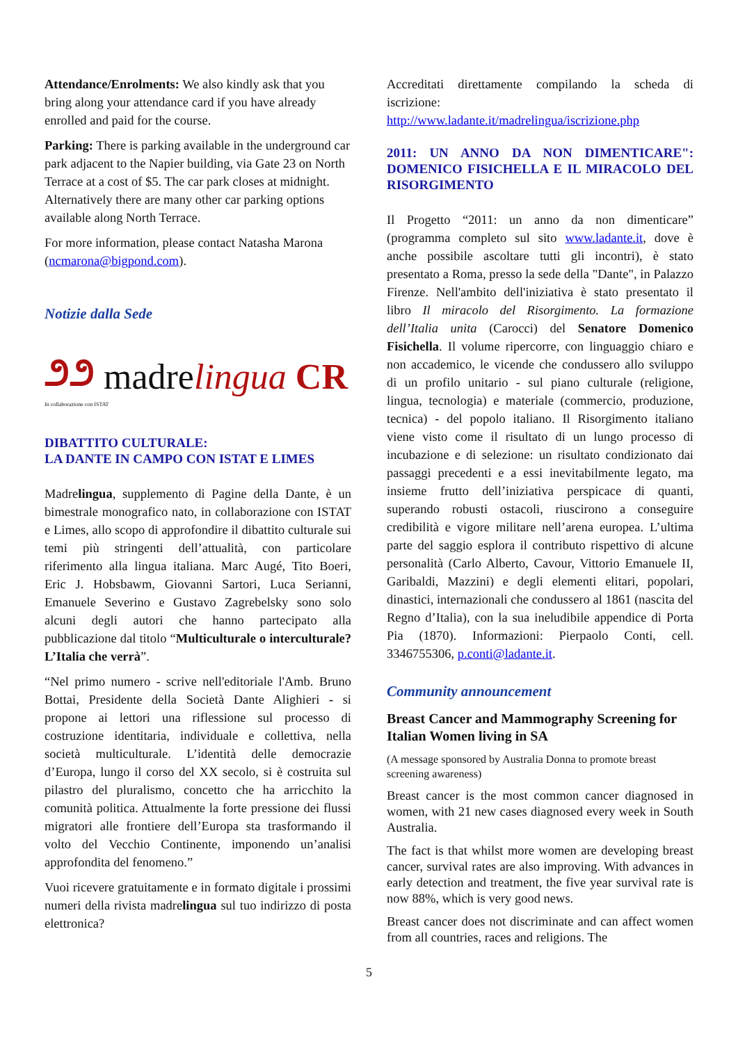Attendance/Enrolments: We also kindly ask that you bring along your attendance card if you have already enrolled and paid for the course.
Parking: There is parking available in the underground car park adjacent to the Napier building, via Gate 23 on North Terrace at a cost of $5. The car park closes at midnight. Alternatively there are many other car parking options available along North Terrace.
For more information, please contact Natasha Marona (ncmarona@bigpond.com).
Notizie dalla Sede
೨೨ madrelingua CR
In collaborazione con ISTAT
DIBATTITO CULTURALE:
LA DANTE IN CAMPO CON ISTAT E LIMES
Madrelingua, supplemento di Pagine della Dante, è un bimestrale monografico nato, in collaborazione con ISTAT e Limes, allo scopo di approfondire il dibattito culturale sui temi più stringenti dell’attualità, con particolare riferimento alla lingua italiana. Marc Augé, Tito Boeri, Eric J. Hobsbawm, Giovanni Sartori, Luca Serianni, Emanuele Severino e Gustavo Zagrebelsky sono solo alcuni degli autori che hanno partecipato alla pubblicazione dal titolo “Multiculturale o interculturale? L’Italia che verrà”.
“Nel primo numero - scrive nell'editoriale l'Amb. Bruno Bottai, Presidente della Società Dante Alighieri - si propone ai lettori una riflessione sul processo di costruzione identitaria, individuale e collettiva, nella società multiculturale. L’identità delle democrazie d’Europa, lungo il corso del XX secolo, si è costruita sul pilastro del pluralismo, concetto che ha arricchito la comunità politica. Attualmente la forte pressione dei flussi migratori alle frontiere dell’Europa sta trasformando il volto del Vecchio Continente, imponendo un’analisi approfondita del fenomeno.”
Vuoi ricevere gratuitamente e in formato digitale i prossimi numeri della rivista madrelingua sul tuo indirizzo di posta elettronica?
Accreditati direttamente compilando la scheda di iscrizione:
http://www.ladante.it/madrelingua/iscrizione.php
2011: UN ANNO DA NON DIMENTICARE": DOMENICO FISICHELLA E IL MIRACOLO DEL RISORGIMENTO
Il Progetto “2011: un anno da non dimenticare” (programma completo sul sito www.ladante.it, dove è anche possibile ascoltare tutti gli incontri), è stato presentato a Roma, presso la sede della "Dante", in Palazzo Firenze. Nell'ambito dell'iniziativa è stato presentato il libro Il miracolo del Risorgimento. La formazione dell’Italia unita (Carocci) del Senatore Domenico Fisichella. Il volume ripercorre, con linguaggio chiaro e non accademico, le vicende che condussero allo sviluppo di un profilo unitario - sul piano culturale (religione, lingua, tecnologia) e materiale (commercio, produzione, tecnica) - del popolo italiano. Il Risorgimento italiano viene visto come il risultato di un lungo processo di incubazione e di selezione: un risultato condizionato dai passaggi precedenti e a essi inevitabilmente legato, ma insieme frutto dell’iniziativa perspicace di quanti, superando robusti ostacoli, riuscirono a conseguire credibilità e vigore militare nell’arena europea. L’ultima parte del saggio esplora il contributo rispettivo di alcune personalità (Carlo Alberto, Cavour, Vittorio Emanuele II, Garibaldi, Mazzini) e degli elementi elitari, popolari, dinastici, internazionali che condussero al 1861 (nascita del Regno d’Italia), con la sua ineludibile appendice di Porta Pia (1870). Informazioni: Pierpaolo Conti, cell. 3346755306, p.conti@ladante.it.
Community announcement
Breast Cancer and Mammography Screening for Italian Women living in SA
(A message sponsored by Australia Donna to promote breast screening awareness)
Breast cancer is the most common cancer diagnosed in women, with 21 new cases diagnosed every week in South Australia.
The fact is that whilst more women are developing breast cancer, survival rates are also improving. With advances in early detection and treatment, the five year survival rate is now 88%, which is very good news.
Breast cancer does not discriminate and can affect women from all countries, races and religions. The
5